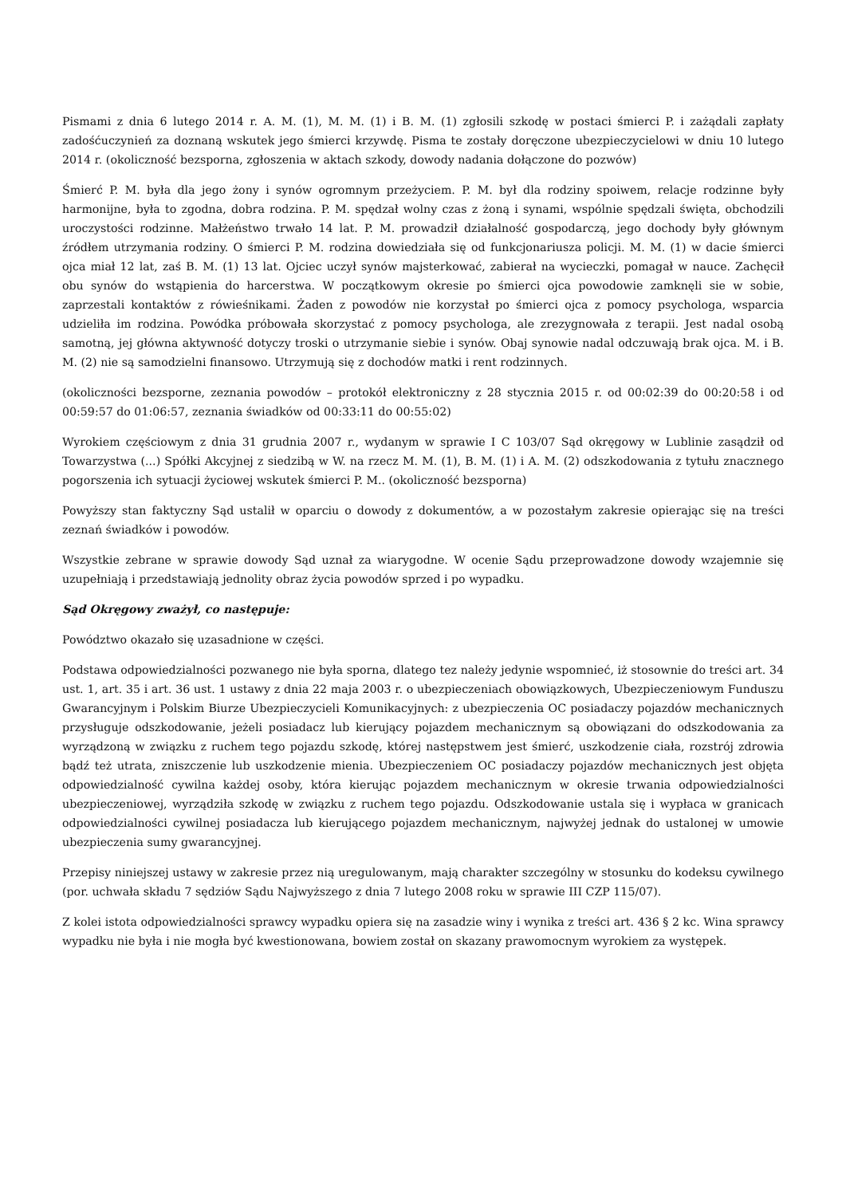Pismami z dnia 6 lutego 2014 r. A. M. (1), M. M. (1) i B. M. (1) zgłosili szkodę w postaci śmierci P. i zażądali zapłaty zadośćuczynień za doznaną wskutek jego śmierci krzywdę. Pisma te zostały doręczone ubezpieczycielowi w dniu 10 lutego 2014 r. (okoliczność bezsporna, zgłoszenia w aktach szkody, dowody nadania dołączone do pozwów)
Śmierć P. M. była dla jego żony i synów ogromnym przeżyciem. P. M. był dla rodziny spoiwem, relacje rodzinne były harmonijne, była to zgodna, dobra rodzina. P. M. spędzał wolny czas z żoną i synami, wspólnie spędzali święta, obchodzili uroczystości rodzinne. Małżeństwo trwało 14 lat. P. M. prowadził działalność gospodarczą, jego dochody były głównym źródłem utrzymania rodziny. O śmierci P. M. rodzina dowiedziała się od funkcjonariusza policji. M. M. (1) w dacie śmierci ojca miał 12 lat, zaś B. M. (1) 13 lat. Ojciec uczył synów majsterkować, zabierał na wycieczki, pomagał w nauce. Zachęcił obu synów do wstąpienia do harcerstwa. W początkowym okresie po śmierci ojca powodowie zamknęli sie w sobie, zaprzestali kontaktów z rówieśnikami. Żaden z powodów nie korzystał po śmierci ojca z pomocy psychologa, wsparcia udzieliła im rodzina. Powódka próbowała skorzystać z pomocy psychologa, ale zrezygnowała z terapii. Jest nadal osobą samotną, jej główna aktywność dotyczy troski o utrzymanie siebie i synów. Obaj synowie nadal odczuwają brak ojca. M. i B. M. (2) nie są samodzielni finansowo. Utrzymują się z dochodów matki i rent rodzinnych.
(okoliczności bezsporne, zeznania powodów – protokół elektroniczny z 28 stycznia 2015 r. od 00:02:39 do 00:20:58 i od 00:59:57 do 01:06:57, zeznania świadków od 00:33:11 do 00:55:02)
Wyrokiem częściowym z dnia 31 grudnia 2007 r., wydanym w sprawie I C 103/07 Sąd okręgowy w Lublinie zasądził od Towarzystwa (...) Spółki Akcyjnej z siedzibą w W. na rzecz M. M. (1), B. M. (1) i A. M. (2) odszkodowania z tytułu znacznego pogorszenia ich sytuacji życiowej wskutek śmierci P. M.. (okoliczność bezsporna)
Powyższy stan faktyczny Sąd ustalił w oparciu o dowody z dokumentów, a w pozostałym zakresie opierając się na treści zeznań świadków i powodów.
Wszystkie zebrane w sprawie dowody Sąd uznał za wiarygodne. W ocenie Sądu przeprowadzone dowody wzajemnie się uzupełniają i przedstawiają jednolity obraz życia powodów sprzed i po wypadku.
Sąd Okręgowy zważył, co następuje:
Powództwo okazało się uzasadnione w części.
Podstawa odpowiedzialności pozwanego nie była sporna, dlatego tez należy jedynie wspomnieć, iż stosownie do treści art. 34 ust. 1, art. 35 i art. 36 ust. 1 ustawy z dnia 22 maja 2003 r. o ubezpieczeniach obowiązkowych, Ubezpieczeniowym Funduszu Gwarancyjnym i Polskim Biurze Ubezpieczycieli Komunikacyjnych: z ubezpieczenia OC posiadaczy pojazdów mechanicznych przysługuje odszkodowanie, jeżeli posiadacz lub kierujący pojazdem mechanicznym są obowiązani do odszkodowania za wyrządzoną w związku z ruchem tego pojazdu szkodę, której następstwem jest śmierć, uszkodzenie ciała, rozstrój zdrowia bądź też utrata, zniszczenie lub uszkodzenie mienia. Ubezpieczeniem OC posiadaczy pojazdów mechanicznych jest objęta odpowiedzialność cywilna każdej osoby, która kierując pojazdem mechanicznym w okresie trwania odpowiedzialności ubezpieczeniowej, wyrządziła szkodę w związku z ruchem tego pojazdu. Odszkodowanie ustala się i wypłaca w granicach odpowiedzialności cywilnej posiadacza lub kierującego pojazdem mechanicznym, najwyżej jednak do ustalonej w umowie ubezpieczenia sumy gwarancyjnej.
Przepisy niniejszej ustawy w zakresie przez nią uregulowanym, mają charakter szczególny w stosunku do kodeksu cywilnego (por. uchwała składu 7 sędziów Sądu Najwyższego z dnia 7 lutego 2008 roku w sprawie III CZP 115/07).
Z kolei istota odpowiedzialności sprawcy wypadku opiera się na zasadzie winy i wynika z treści art. 436 § 2 kc. Wina sprawcy wypadku nie była i nie mogła być kwestionowana, bowiem został on skazany prawomocnym wyrokiem za występek.